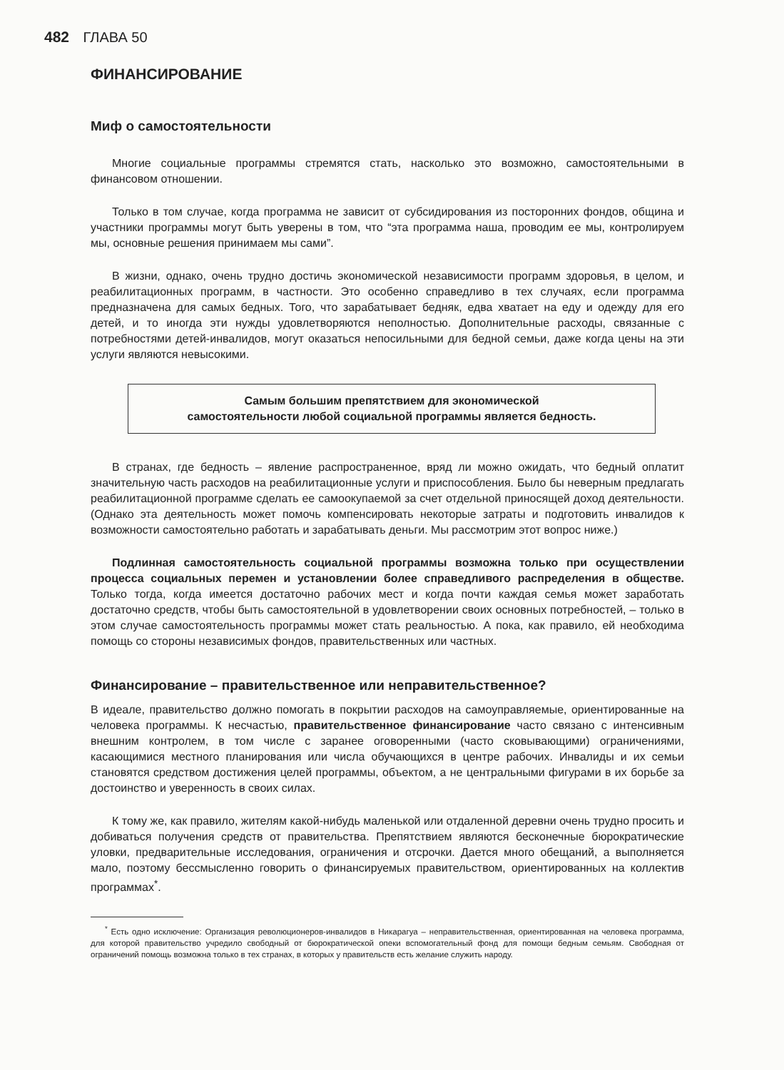482 ГЛАВА 50
ФИНАНСИРОВАНИЕ
Миф о самостоятельности
Многие социальные программы стремятся стать, насколько это возможно, самостоятельными в финансовом отношении.
Только в том случае, когда программа не зависит от субсидирования из посторонних фондов, община и участники программы могут быть уверены в том, что “эта программа наша, проводим ее мы, контролируем мы, основные решения принимаем мы сами”.
В жизни, однако, очень трудно достичь экономической независимости программ здоровья, в целом, и реабилитационных программ, в частности. Это особенно справедливо в тех случаях, если программа предназначена для самых бедных. Того, что зарабатывает бедняк, едва хватает на еду и одежду для его детей, и то иногда эти нужды удовлетворяются неполностью. Дополнительные расходы, связанные с потребностями детей-инвалидов, могут оказаться непосильными для бедной семьи, даже когда цены на эти услуги являются невысокими.
Самым большим препятствием для экономической
самостоятельности любой социальной программы является бедность.
В странах, где бедность – явление распространенное, вряд ли можно ожидать, что бедный оплатит значительную часть расходов на реабилитационные услуги и приспособления. Было бы неверным предлагать реабилитационной программе сделать ее самоокупаемой за счет отдельной приносящей доход деятельности. (Однако эта деятельность может помочь компенсировать некоторые затраты и подготовить инвалидов к возможности самостоятельно работать и зарабатывать деньги. Мы рассмотрим этот вопрос ниже.)
Подлинная самостоятельность социальной программы возможна только при осуществлении процесса социальных перемен и установлении более справедливого распределения в обществе. Только тогда, когда имеется достаточно рабочих мест и когда почти каждая семья может заработать достаточно средств, чтобы быть самостоятельной в удовлетворении своих основных потребностей, – только в этом случае самостоятельность программы может стать реальностью. А пока, как правило, ей необходима помощь со стороны независимых фондов, правительственных или частных.
Финансирование – правительственное или неправительственное?
В идеале, правительство должно помогать в покрытии расходов на самоуправляемые, ориентированные на человека программы. К несчастью, правительственное финансирование часто связано с интенсивным внешним контролем, в том числе с заранее оговоренными (часто сковывающими) ограничениями, касающимися местного планирования или числа обучающихся в центре рабочих. Инвалиды и их семьи становятся средством достижения целей программы, объектом, а не центральными фигурами в их борьбе за достоинство и уверенность в своих силах.
К тому же, как правило, жителям какой-нибудь маленькой или отдаленной деревни очень трудно просить и добиваться получения средств от правительства. Препятствием являются бесконечные бюрократические уловки, предварительные исследования, ограничения и отсрочки. Дается много обещаний, а выполняется мало, поэтому бессмысленно говорить о финансируемых правительством, ориентированных на коллектив программах<sup>*</sup>.
<sup>*</sup> Есть одно исключение: Организация революционеров-инвалидов в Никарагуа – неправительственная, ориентированная на человека программа, для которой правительство учредило свободный от бюрократической опеки вспомогательный фонд для помощи бедным семьям. Свободная от ограничений помощь возможна только в тех странах, в которых у правительств есть желание служить народу.